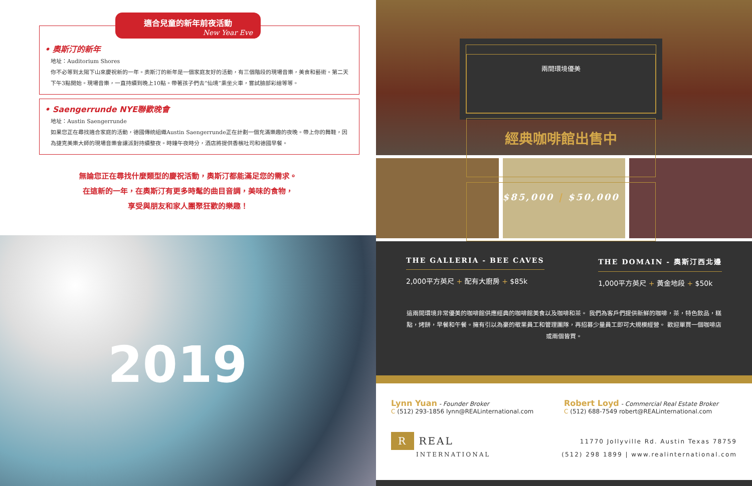適合兒童的新年前夜活動
New Year Eve
• 奧斯汀的新年
地址：Auditorium Shores
你不必等到太陽下山來慶祝新的一年。奧斯汀的新年是一個家庭友好的活動，有三個階段的現場音樂，美食和藝術。第二天下午3點開始。現場音樂，一直持續到晚上10點。帶著孩子們去“仙境”乘坐火車，嘗試臉部彩繪等等。
• Saengerrunde NYE聯歡晚會
地址：Austin Saengerrunde
如果您正在尋找適合家庭的活動，德國傳統組織Austin Saengerrunde正在計劃一個充滿樂趣的夜晚。帶上你的舞鞋，因為捷克美樂大師的現場音樂會讓派對持續整夜。時鐘午夜時分，酒店將提供香檳吐司和德國早餐。
無論您正在尋找什麼類型的慶祝活動，奧斯汀都能滿足您的需求。
在這新的一年，在奧斯汀有更多時髦的曲目音調，美味的食物，
享受與朋友和家人團聚狂歡的樂趣！
2019
兩間環境優美
經典咖啡館出售中
$85,000 | $50,000
THE GALLERIA - BEE CAVES
2,000平方英尺 + 配有大廚房 + $85k
THE DOMAIN - 奧斯汀西北邊
1,000平方英尺 + 黃金地段 + $50k
這兩間環境非常優美的咖啡館供應經典的咖啡館美食以及咖啡和茶。 我們為客戶們提供新鮮的咖啡，茶，特色飲品，糕點，烤餅，早餐和午餐。擁有引以為豪的敬業員工和管理團隊，再招募少量員工即可大規模經營。 歡迎單買一個咖啡店或兩個皆買。
Lynn Yuan - Founder Broker
C (512) 293-1856 lynn@REALinternational.com
Robert Loyd - Commercial Real Estate Broker
C (512) 688-7549 robert@REALinternational.com
R REAL
INTERNATIONAL
11770 Jollyville Rd. Austin Texas 78759
(512) 298 1899 | www.realinternational.com